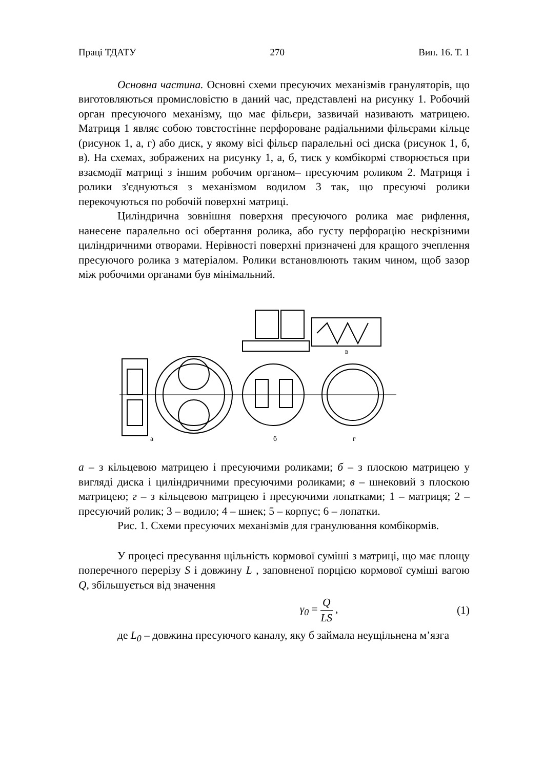Праці ТДАТУ 270 Вип. 16. Т. 1
Основна частина. Основні схеми пресуючих механізмів грануляторів, що виготовляються промисловістю в даний час, представлені на рисунку 1. Робочий орган пресуючого механізму, що має фільєри, зазвичай називають матрицею. Матриця 1 являє собою товстостінне перфороване радіальними фільєрами кільце (рисунок 1, а, г) або диск, у якому вісі фільєр паралельні осі диска (рисунок 1, б, в). На схемах, зображених на рисунку 1, а, б, тиск у комбікормі створюється при взаємодії матриці з іншим робочим органом– пресуючим роликом 2. Матриця і ролики з'єднуються з механізмом водилом 3 так, що пресуючі ролики перекочуються по робочій поверхні матриці.
Циліндрична зовнішня поверхня пресуючого ролика має рифлення, нанесене паралельно осі обертання ролика, або густу перфорацію нескрізними циліндричними отворами. Нерівності поверхні призначені для кращого зчеплення пресуючого ролика з матеріалом. Ролики встановлюють таким чином, щоб зазор між робочими органами був мінімальний.
а
б
г
в
а – з кільцевою матрицею і пресуючими роликами; б – з плоскою матрицею у вигляді диска і циліндричними пресуючими роликами; в – шнековий з плоскою матрицею; г – з кільцевою матрицею і пресуючими лопатками; 1 – матриця; 2 – пресуючий ролик; 3 – водило; 4 – шнек; 5 – корпус; 6 – лопатки.
Рис. 1. Схеми пресуючих механізмів для гранулювання комбікормів.
У процесі пресування щільність кормової суміші з матриці, що має площу поперечного перерізу S і довжину L , заповненої порцією кормової суміші вагою Q, збільшується від значення
γ<sub>0</sub> = Q LS , (1)
де L<sub>0</sub> – довжина пресуючого каналу, яку б займала неущільнена м’язга